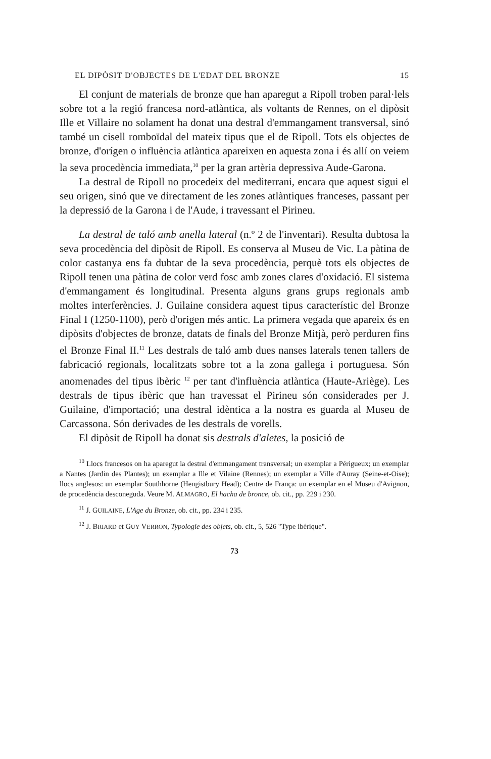EL DIPÒSIT D'OBJECTES DE L'EDAT DEL BRONZE 15
El conjunt de materials de bronze que han aparegut a Ripoll troben paral·lels sobre tot a la regió francesa nord-atlàntica, als voltants de Rennes, on el dipòsit Ille et Villaire no solament ha donat una destral d'emmangament transversal, sinó també un cisell romboïdal del mateix tipus que el de Ripoll. Tots els objectes de bronze, d'orígen o influència atlàntica apareixen en aquesta zona i és allí on veiem la seva procedència immediata,<sup>10</sup> per la gran artèria depressiva Aude-Garona.
La destral de Ripoll no procedeix del mediterrani, encara que aquest sigui el seu origen, sinó que ve directament de les zones atlàntiques franceses, passant per la depressió de la Garona i de l'Aude, i travessant el Pirineu.
La destral de taló amb anella lateral (n.º 2 de l'inventari). Resulta dubtosa la seva procedència del dipòsit de Ripoll. Es conserva al Museu de Vic. La pàtina de color castanya ens fa dubtar de la seva procedència, perquè tots els objectes de Ripoll tenen una pàtina de color verd fosc amb zones clares d'oxidació. El sistema d'emmangament és longitudinal. Presenta alguns grans grups regionals amb moltes interferències. J. Guilaine considera aquest tipus característic del Bronze Final I (1250-1100), però d'origen més antic. La primera vegada que apareix és en dipòsits d'objectes de bronze, datats de finals del Bronze Mitjà, però perduren fins el Bronze Final II.<sup>11</sup> Les destrals de taló amb dues nanses laterals tenen tallers de fabricació regionals, localitzats sobre tot a la zona gallega i portuguesa. Són anomenades del tipus ibèric <sup>12</sup> per tant d'influència atlàntica (Haute-Ariège). Les destrals de tipus ibèric que han travessat el Pirineu són considerades per J. Guilaine, d'importació; una destral idèntica a la nostra es guarda al Museu de Carcassona. Són derivades de les destrals de vorells.
El dipòsit de Ripoll ha donat sis destrals d'aletes, la posició de
<sup>10</sup> Llocs francesos on ha aparegut la destral d'emmangament transversal; un exemplar a Périgueux; un exemplar a Nantes (Jardin des Plantes); un exemplar a Ille et Vilaine (Rennes); un exemplar a Ville d'Auray (Seine-et-Oise); llocs anglesos: un exemplar Southhorne (Hengistbury Head); Centre de França: un exemplar en el Museu d'Avignon, de procedència desconeguda. Veure M. ALMAGRO, El hacha de bronce, ob. cit., pp. 229 i 230.
<sup>11</sup> J. GUILAINE, L'Age du Bronze, ob. cit., pp. 234 i 235.
<sup>12</sup> J. BRIARD et GUY VERRON, Typologie des objets, ob. cit., 5, 526 "Type ibérique".
73